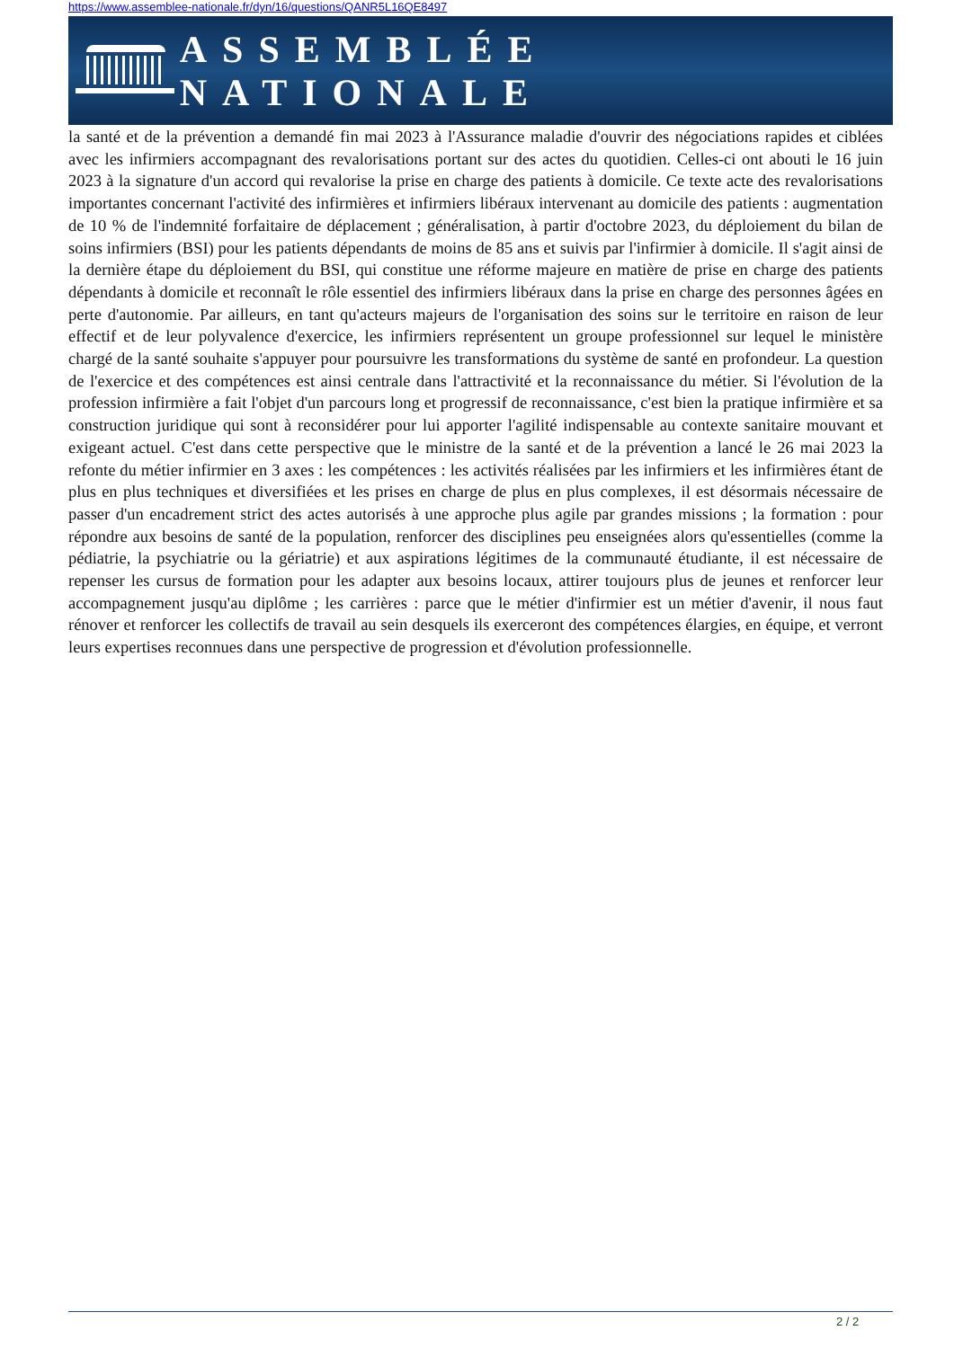https://www.assemblee-nationale.fr/dyn/16/questions/QANR5L16QE8497
ASSEMBLÉE NATIONALE
la santé et de la prévention a demandé fin mai 2023 à l'Assurance maladie d'ouvrir des négociations rapides et ciblées avec les infirmiers accompagnant des revalorisations portant sur des actes du quotidien. Celles-ci ont abouti le 16 juin 2023 à la signature d'un accord qui revalorise la prise en charge des patients à domicile. Ce texte acte des revalorisations importantes concernant l'activité des infirmières et infirmiers libéraux intervenant au domicile des patients : augmentation de 10 % de l'indemnité forfaitaire de déplacement ; généralisation, à partir d'octobre 2023, du déploiement du bilan de soins infirmiers (BSI) pour les patients dépendants de moins de 85 ans et suivis par l'infirmier à domicile. Il s'agit ainsi de la dernière étape du déploiement du BSI, qui constitue une réforme majeure en matière de prise en charge des patients dépendants à domicile et reconnaît le rôle essentiel des infirmiers libéraux dans la prise en charge des personnes âgées en perte d'autonomie. Par ailleurs, en tant qu'acteurs majeurs de l'organisation des soins sur le territoire en raison de leur effectif et de leur polyvalence d'exercice, les infirmiers représentent un groupe professionnel sur lequel le ministère chargé de la santé souhaite s'appuyer pour poursuivre les transformations du système de santé en profondeur. La question de l'exercice et des compétences est ainsi centrale dans l'attractivité et la reconnaissance du métier. Si l'évolution de la profession infirmière a fait l'objet d'un parcours long et progressif de reconnaissance, c'est bien la pratique infirmière et sa construction juridique qui sont à reconsidérer pour lui apporter l'agilité indispensable au contexte sanitaire mouvant et exigeant actuel. C'est dans cette perspective que le ministre de la santé et de la prévention a lancé le 26 mai 2023 la refonte du métier infirmier en 3 axes : les compétences : les activités réalisées par les infirmiers et les infirmières étant de plus en plus techniques et diversifiées et les prises en charge de plus en plus complexes, il est désormais nécessaire de passer d'un encadrement strict des actes autorisés à une approche plus agile par grandes missions ; la formation : pour répondre aux besoins de santé de la population, renforcer des disciplines peu enseignées alors qu'essentielles (comme la pédiatrie, la psychiatrie ou la gériatrie) et aux aspirations légitimes de la communauté étudiante, il est nécessaire de repenser les cursus de formation pour les adapter aux besoins locaux, attirer toujours plus de jeunes et renforcer leur accompagnement jusqu'au diplôme ; les carrières : parce que le métier d'infirmier est un métier d'avenir, il nous faut rénover et renforcer les collectifs de travail au sein desquels ils exerceront des compétences élargies, en équipe, et verront leurs expertises reconnues dans une perspective de progression et d'évolution professionnelle.
2 / 2